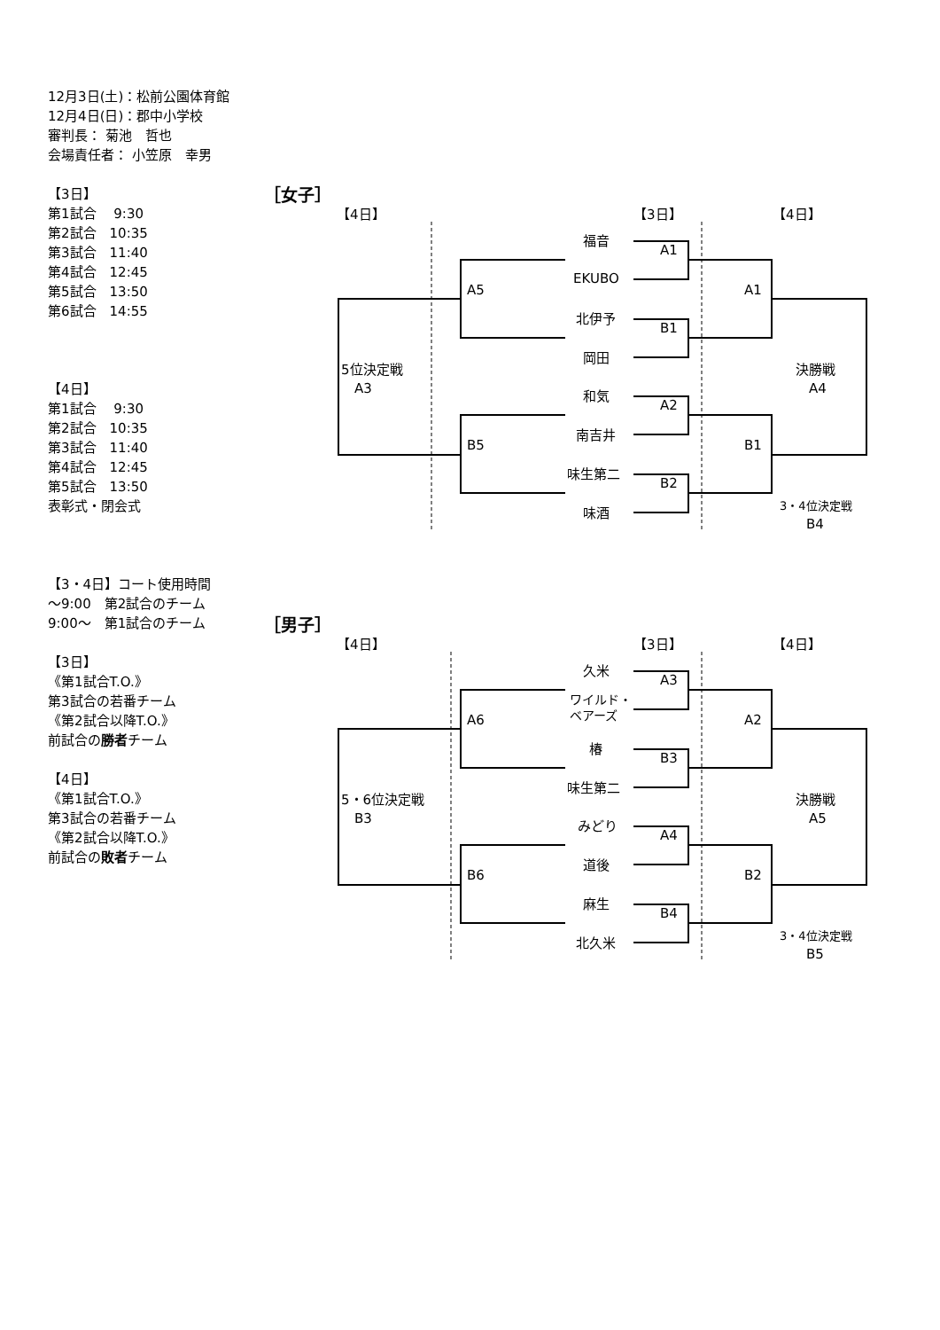12月3日(土)：松前公園体育館
12月4日(日)：郡中小学校
審判長： 菊池　哲也
会場責任者： 小笠原　幸男
【3日】
第1試合　 9:30
第2試合　10:35
第3試合　11:40
第4試合　12:45
第5試合　13:50
第6試合　14:55
【4日】
第1試合　 9:30
第2試合　10:35
第3試合　11:40
第4試合　12:45
第5試合　13:50
表彰式・閉会式
【3・4日】コート使用時間
～9:00　第2試合のチーム
9:00～　第1試合のチーム
【3日】
《第1試合T.O.》
第3試合の若番チーム
《第2試合以降T.O.》
前試合の勝者チーム
【4日】
《第1試合T.O.》
第3試合の若番チーム
《第2試合以降T.O.》
前試合の敗者チーム
［女子］
【4日】 【3日】 【4日】
福音
EKUBO
北伊予
岡田
和気
南吉井
味生第二
味酒
A1
B1
A2
B2
A5
B5
A1
B1
5位決定戦
　A3
決勝戦
　A4
3・4位決定戦
　　B4
［男子］
【4日】 【3日】 【4日】
久米
ワイルド・
ベアーズ
椿
味生第二
みどり
道後
麻生
北久米
A3
B3
A4
B4
A6
B6
A2
B2
5・6位決定戦
　B3
決勝戦
　A5
3・4位決定戦
　　B5